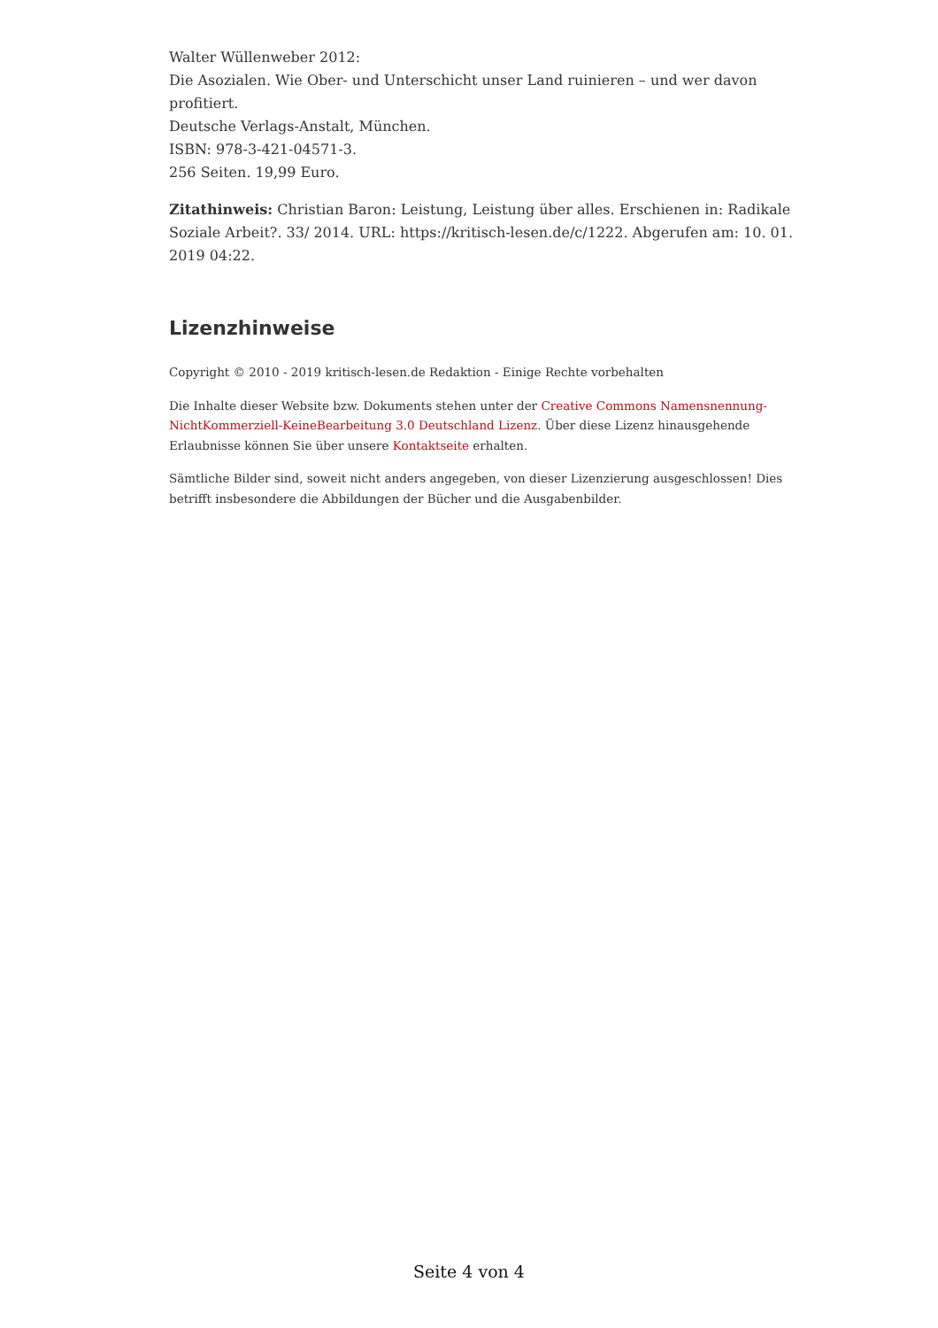Walter Wüllenweber 2012:
Die Asozialen. Wie Ober- und Unterschicht unser Land ruinieren – und wer davon profitiert.
Deutsche Verlags-Anstalt, München.
ISBN: 978-3-421-04571-3.
256 Seiten. 19,99 Euro.
Zitathinweis: Christian Baron: Leistung, Leistung über alles. Erschienen in: Radikale Soziale Arbeit?. 33/ 2014. URL: https://kritisch-lesen.de/c/1222. Abgerufen am: 10. 01. 2019 04:22.
Lizenzhinweise
Copyright © 2010 - 2019 kritisch-lesen.de Redaktion - Einige Rechte vorbehalten
Die Inhalte dieser Website bzw. Dokuments stehen unter der Creative Commons Namensnennung-NichtKommerziell-KeineBearbeitung 3.0 Deutschland Lizenz. Über diese Lizenz hinausgehende Erlaubnisse können Sie über unsere Kontaktseite erhalten.
Sämtliche Bilder sind, soweit nicht anders angegeben, von dieser Lizenzierung ausgeschlossen! Dies betrifft insbesondere die Abbildungen der Bücher und die Ausgabenbilder.
Seite 4 von 4